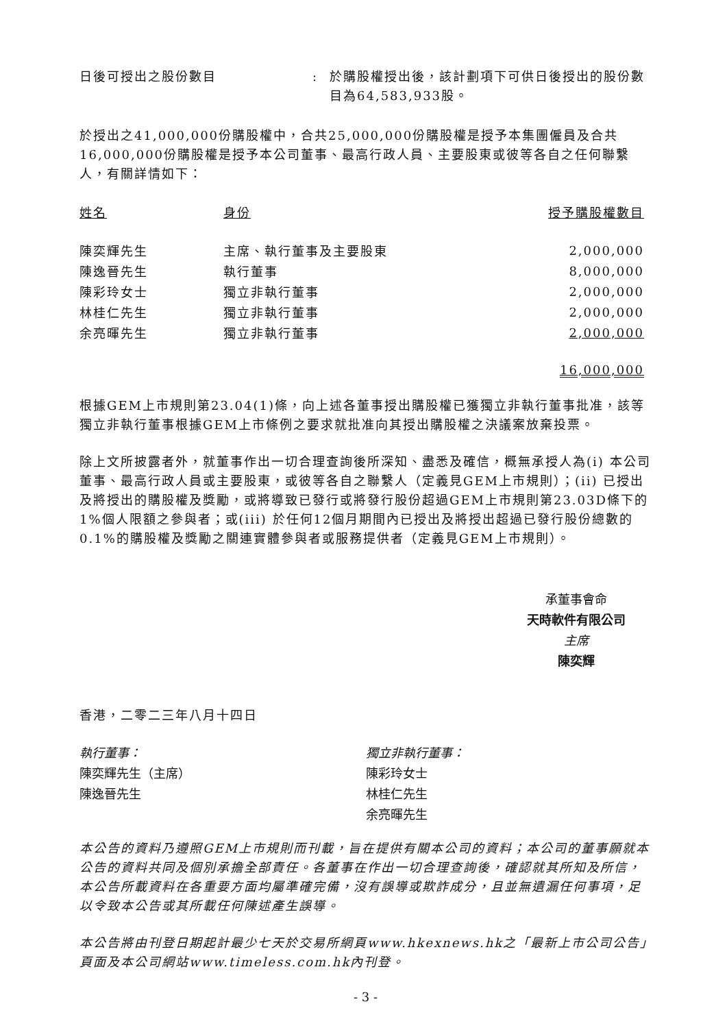日後可授出之股份數目 : 於購股權授出後，該計劃項下可供日後授出的股份數目為64,583,933股。
於授出之41,000,000份購股權中，合共25,000,000份購股權是授予本集團僱員及合共16,000,000份購股權是授予本公司董事、最高行政人員、主要股東或彼等各自之任何聯繫人，有關詳情如下：
| 姓名 | 身份 | 授予購股權數目 |
| --- | --- | --- |
| 陳奕輝先生 | 主席、執行董事及主要股東 | 2,000,000 |
| 陳逸晉先生 | 執行董事 | 8,000,000 |
| 陳彩玲女士 | 獨立非執行董事 | 2,000,000 |
| 林桂仁先生 | 獨立非執行董事 | 2,000,000 |
| 余亮暉先生 | 獨立非執行董事 | 2,000,000 |
| | | 16,000,000 |
根據GEM上市規則第23.04(1)條，向上述各董事授出購股權已獲獨立非執行董事批准，該等獨立非執行董事根據GEM上市條例之要求就批准向其授出購股權之決議案放棄投票。
除上文所披露者外，就董事作出一切合理查詢後所深知、盡悉及確信，概無承授人為(i) 本公司董事、最高行政人員或主要股東，或彼等各自之聯繫人（定義見GEM上市規則）；(ii) 已授出及將授出的購股權及獎勵，或將導致已發行或將發行股份超過GEM上市規則第23.03D條下的1%個人限額之參與者；或(iii) 於任何12個月期間內已授出及將授出超過已發行股份總數的0.1%的購股權及獎勵之關連實體參與者或服務提供者（定義見GEM上市規則）。
承董事會命
天時軟件有限公司
主席
陳奕輝
香港，二零二三年八月十四日
執行董事：
陳奕輝先生（主席）
陳逸晉先生
獨立非執行董事：
陳彩玲女士
林桂仁先生
余亮暉先生
本公告的資料乃遵照GEM上市規則而刊載，旨在提供有關本公司的資料；本公司的董事願就本公告的資料共同及個別承擔全部責任。各董事在作出一切合理查詢後，確認就其所知及所信，本公告所載資料在各重要方面均屬準確完備，沒有誤導或欺詐成分，且並無遺漏任何事項，足以令致本公告或其所載任何陳述產生誤導。
本公告將由刊登日期起計最少七天於交易所網頁www.hkexnews.hk之「最新上市公司公告」頁面及本公司網站www.timeless.com.hk內刊登。
- 3 -